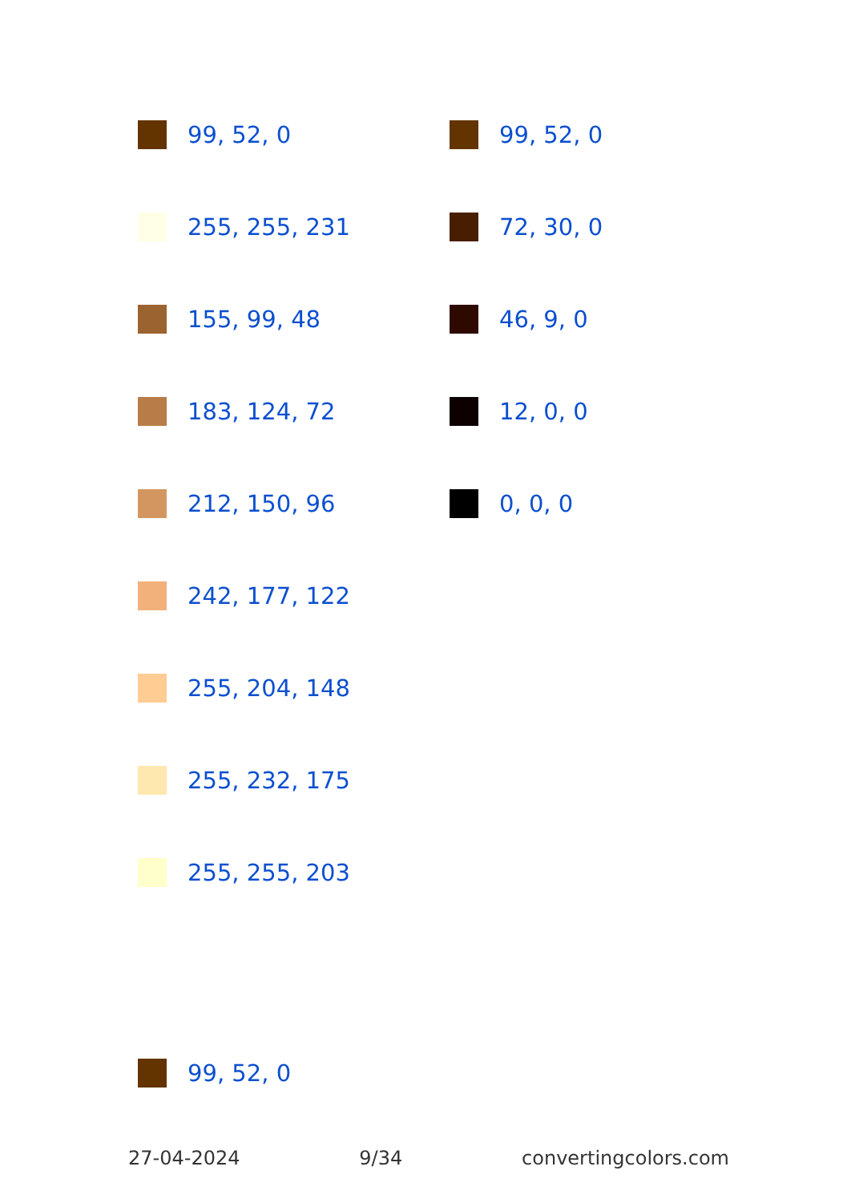99, 52, 0
255, 255, 231
155, 99, 48
183, 124, 72
212, 150, 96
242, 177, 122
255, 204, 148
255, 232, 175
255, 255, 203
99, 52, 0
72, 30, 0
46, 9, 0
12, 0, 0
0, 0, 0
99, 52, 0
27-04-2024 9/34 convertingcolors.com